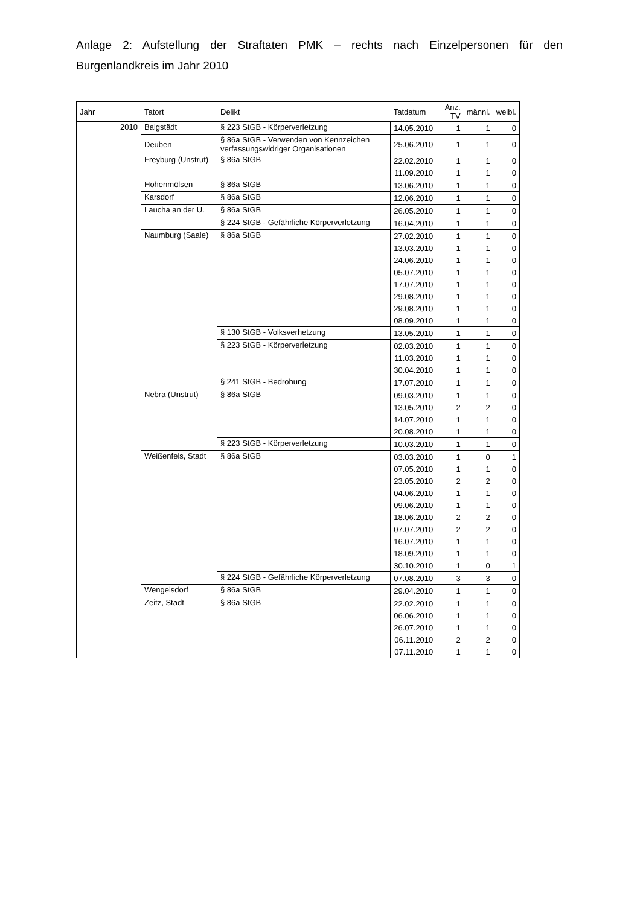Anlage 2: Aufstellung der Straftaten PMK – rechts nach Einzelpersonen für den Burgenlandkreis im Jahr 2010
| Jahr | Tatort | Delikt | Tatdatum | Anz. TV | männl. | weibl. |
| --- | --- | --- | --- | --- | --- | --- |
| 2010 | Balgstädt | § 223 StGB - Körperverletzung | 14.05.2010 | 1 | 1 | 0 |
| | Deuben | § 86a StGB - Verwenden von Kennzeichen verfassungswidriger Organisationen | 25.06.2010 | 1 | 1 | 0 |
| | Freyburg (Unstrut) | § 86a StGB | 22.02.2010 | 1 | 1 | 0 |
| | | | 11.09.2010 | 1 | 1 | 0 |
| | Hohenmölsen | § 86a StGB | 13.06.2010 | 1 | 1 | 0 |
| | Karsdorf | § 86a StGB | 12.06.2010 | 1 | 1 | 0 |
| | Laucha an der U. | § 86a StGB | 26.05.2010 | 1 | 1 | 0 |
| | | § 224 StGB - Gefährliche Körperverletzung | 16.04.2010 | 1 | 1 | 0 |
| | Naumburg (Saale) | § 86a StGB | 27.02.2010 | 1 | 1 | 0 |
| | | | 13.03.2010 | 1 | 1 | 0 |
| | | | 24.06.2010 | 1 | 1 | 0 |
| | | | 05.07.2010 | 1 | 1 | 0 |
| | | | 17.07.2010 | 1 | 1 | 0 |
| | | | 29.08.2010 | 1 | 1 | 0 |
| | | | 29.08.2010 | 1 | 1 | 0 |
| | | | 08.09.2010 | 1 | 1 | 0 |
| | | § 130 StGB - Volksverhetzung | 13.05.2010 | 1 | 1 | 0 |
| | | § 223 StGB - Körperverletzung | 02.03.2010 | 1 | 1 | 0 |
| | | | 11.03.2010 | 1 | 1 | 0 |
| | | | 30.04.2010 | 1 | 1 | 0 |
| | | § 241 StGB - Bedrohung | 17.07.2010 | 1 | 1 | 0 |
| | Nebra (Unstrut) | § 86a StGB | 09.03.2010 | 1 | 1 | 0 |
| | | | 13.05.2010 | 2 | 2 | 0 |
| | | | 14.07.2010 | 1 | 1 | 0 |
| | | | 20.08.2010 | 1 | 1 | 0 |
| | | § 223 StGB - Körperverletzung | 10.03.2010 | 1 | 1 | 0 |
| | Weißenfels, Stadt | § 86a StGB | 03.03.2010 | 1 | 0 | 1 |
| | | | 07.05.2010 | 1 | 1 | 0 |
| | | | 23.05.2010 | 2 | 2 | 0 |
| | | | 04.06.2010 | 1 | 1 | 0 |
| | | | 09.06.2010 | 1 | 1 | 0 |
| | | | 18.06.2010 | 2 | 2 | 0 |
| | | | 07.07.2010 | 2 | 2 | 0 |
| | | | 16.07.2010 | 1 | 1 | 0 |
| | | | 18.09.2010 | 1 | 1 | 0 |
| | | | 30.10.2010 | 1 | 0 | 1 |
| | | § 224 StGB - Gefährliche Körperverletzung | 07.08.2010 | 3 | 3 | 0 |
| | Wengelsdorf | § 86a StGB | 29.04.2010 | 1 | 1 | 0 |
| | Zeitz, Stadt | § 86a StGB | 22.02.2010 | 1 | 1 | 0 |
| | | | 06.06.2010 | 1 | 1 | 0 |
| | | | 26.07.2010 | 1 | 1 | 0 |
| | | | 06.11.2010 | 2 | 2 | 0 |
| | | | 07.11.2010 | 1 | 1 | 0 |